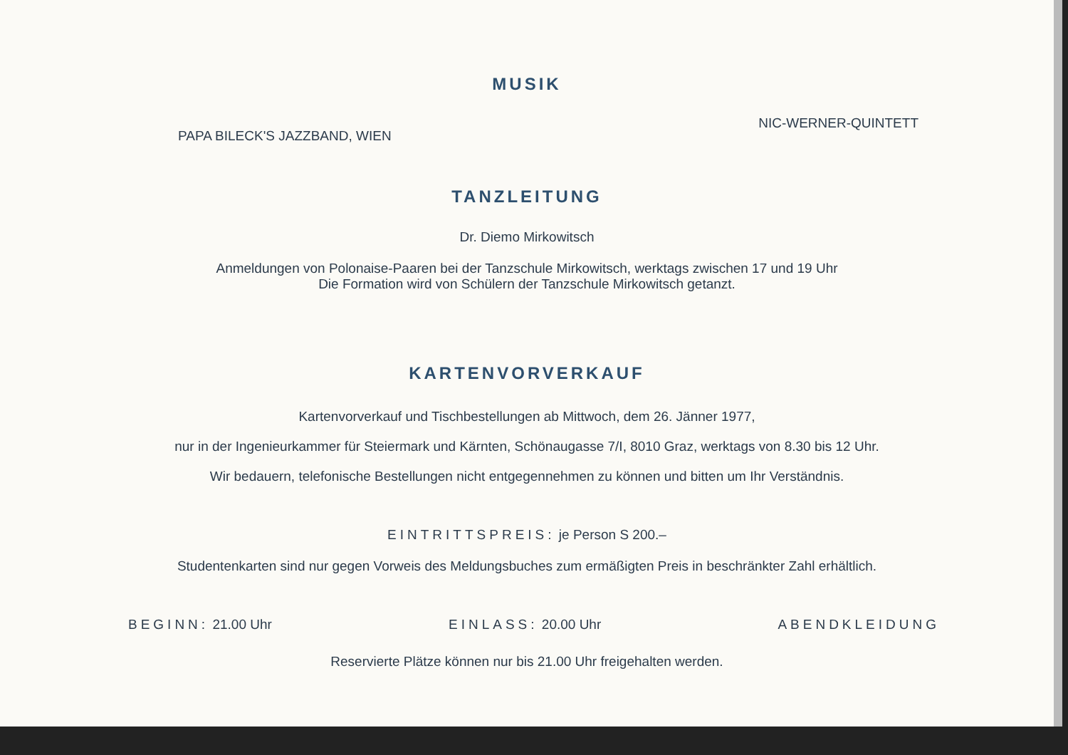MUSIK
PAPA BILECK'S JAZZBAND, WIEN NIC-WERNER-QUINTETT
TANZLEITUNG
Dr. Diemo Mirkowitsch
Anmeldungen von Polonaise-Paaren bei der Tanzschule Mirkowitsch, werktags zwischen 17 und 19 Uhr
Die Formation wird von Schülern der Tanzschule Mirkowitsch getanzt.
KARTENVORVERKAUF
Kartenvorverkauf und Tischbestellungen ab Mittwoch, dem 26. Jänner 1977,
nur in der Ingenieurkammer für Steiermark und Kärnten, Schönaugasse 7/I, 8010 Graz, werktags von 8.30 bis 12 Uhr.
Wir bedauern, telefonische Bestellungen nicht entgegennehmen zu können und bitten um Ihr Verständnis.
EINTRITTSPREIS: je Person S 200.–
Studentenkarten sind nur gegen Vorweis des Meldungsbuches zum ermäßigten Preis in beschränkter Zahl erhältlich.
BEGINN: 21.00 Uhr EINLASS: 20.00 Uhr ABENDKLEIDUNG
Reservierte Plätze können nur bis 21.00 Uhr freigehalten werden.